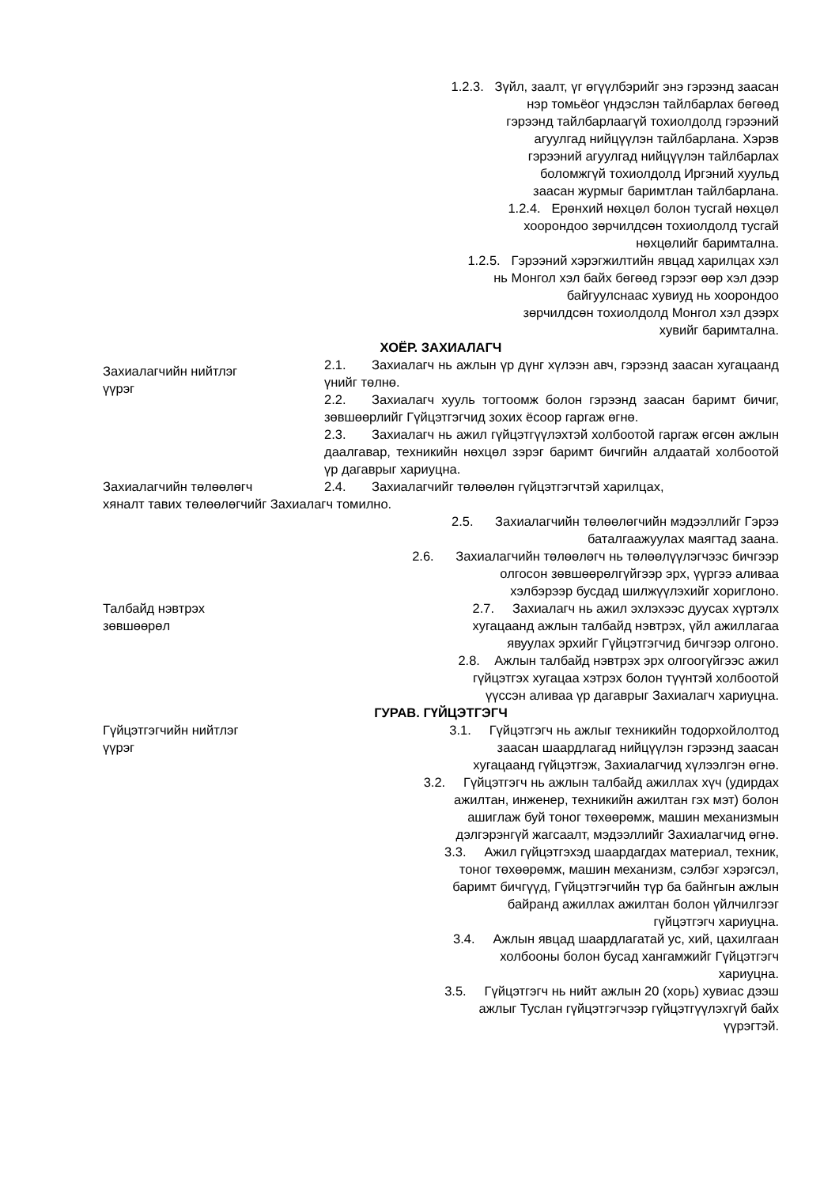1.2.3. Зүйл, заалт, үг өгүүлбэрийг энэ гэрээнд заасан
нэр томьёог үндэслэн тайлбарлах бөгөөд
гэрээнд тайлбарлаагүй тохиолдолд гэрээний
агуулгад нийцүүлэн тайлбарлана. Хэрэв
гэрээний агуулгад нийцүүлэн тайлбарлах
боломжгүй тохиолдолд Иргэний хуульд
заасан журмыг баримтлан тайлбарлана.
1.2.4. Ерөнхий нөхцөл болон тусгай нөхцөл
хоорондоо зөрчилдсөн тохиолдолд тусгай
нөхцөлийг баримтална.
1.2.5. Гэрээний хэрэгжилтийн явцад харилцах хэл
нь Монгол хэл байх бөгөөд гэрээг өөр хэл дээр
байгуулснаас хувиуд нь хоорондоо
зөрчилдсөн тохиолдолд Монгол хэл дээрх
хувийг баримтална.
ХОЁР. ЗАХИАЛАГЧ
Захиалагчийн нийтлэг
үүрэг
2.1. Захиалагч нь ажлын үр дүнг хүлээн авч, гэрээнд заасан хугацаанд үнийг төлнө.
2.2. Захиалагч хууль тогтоомж болон гэрээнд заасан баримт бичиг, зөвшөөрлийг Гүйцэтгэгчид зохих ёсоор гаргаж өгнө.
2.3. Захиалагч нь ажил гүйцэтгүүлэхтэй холбоотой гаргаж өгсөн ажлын даалгавар, техникийн нөхцөл зэрэг баримт бичгийн алдаатай холбоотой үр дагаврыг хариуцна.
Захиалагчийн төлөөлөгч 2.4. Захиалагчийг төлөөлөн гүйцэтгэгчтэй харилцах,
хяналт тавих төлөөлөгчийг Захиалагч томилно.
2.5. Захиалагчийн төлөөлөгчийн мэдээллийг Гэрээ
баталгаажуулах маягтад заана.
2.6. Захиалагчийн төлөөлөгч нь төлөөлүүлэгчээс бичгээр
олгосон зөвшөөрөлгүйгээр эрх, үүргээ аливаа
хэлбэрээр бусдад шилжүүлэхийг хориглоно.
Талбайд нэвтрэх
зөвшөөрөл
2.7. Захиалагч нь ажил эхлэхээс дуусах хүртэлх
хугацаанд ажлын талбайд нэвтрэх, үйл ажиллагаа
явуулах эрхийг Гүйцэтгэгчид бичгээр олгоно.
2.8. Ажлын талбайд нэвтрэх эрх олгоогүйгээс ажил
гүйцэтгэх хугацаа хэтрэх болон түүнтэй холбоотой
үүссэн аливаа үр дагаврыг Захиалагч хариуцна.
ГУРАВ. ГҮЙЦЭТГЭГЧ
Гүйцэтгэгчийн нийтлэг
үүрэг
3.1. Гүйцэтгэгч нь ажлыг техникийн тодорхойлолтод
заасан шаардлагад нийцүүлэн гэрээнд заасан
хугацаанд гүйцэтгэж, Захиалагчид хүлээлгэн өгнө.
3.2. Гүйцэтгэгч нь ажлын талбайд ажиллах хүч (удирдах
ажилтан, инженер, техникийн ажилтан гэх мэт) болон
ашиглаж буй тоног төхөөрөмж, машин механизмын
дэлгэрэнгүй жагсаалт, мэдээллийг Захиалагчид өгнө.
3.3. Ажил гүйцэтгэхэд шаардагдах материал, техник,
тоног төхөөрөмж, машин механизм, сэлбэг хэрэгсэл,
баримт бичгүүд, Гүйцэтгэгчийн түр ба байнгын ажлын
байранд ажиллах ажилтан болон үйлчилгээг
гүйцэтгэгч хариуцна.
3.4. Ажлын явцад шаардлагатай ус, хий, цахилгаан
холбооны болон бусад хангамжийг Гүйцэтгэгч
хариуцна.
3.5. Гүйцэтгэгч нь нийт ажлын 20 (хорь) хувиас дээш
ажлыг Туслан гүйцэтгэгчээр гүйцэтгүүлэхгүй байх
үүрэгтэй.